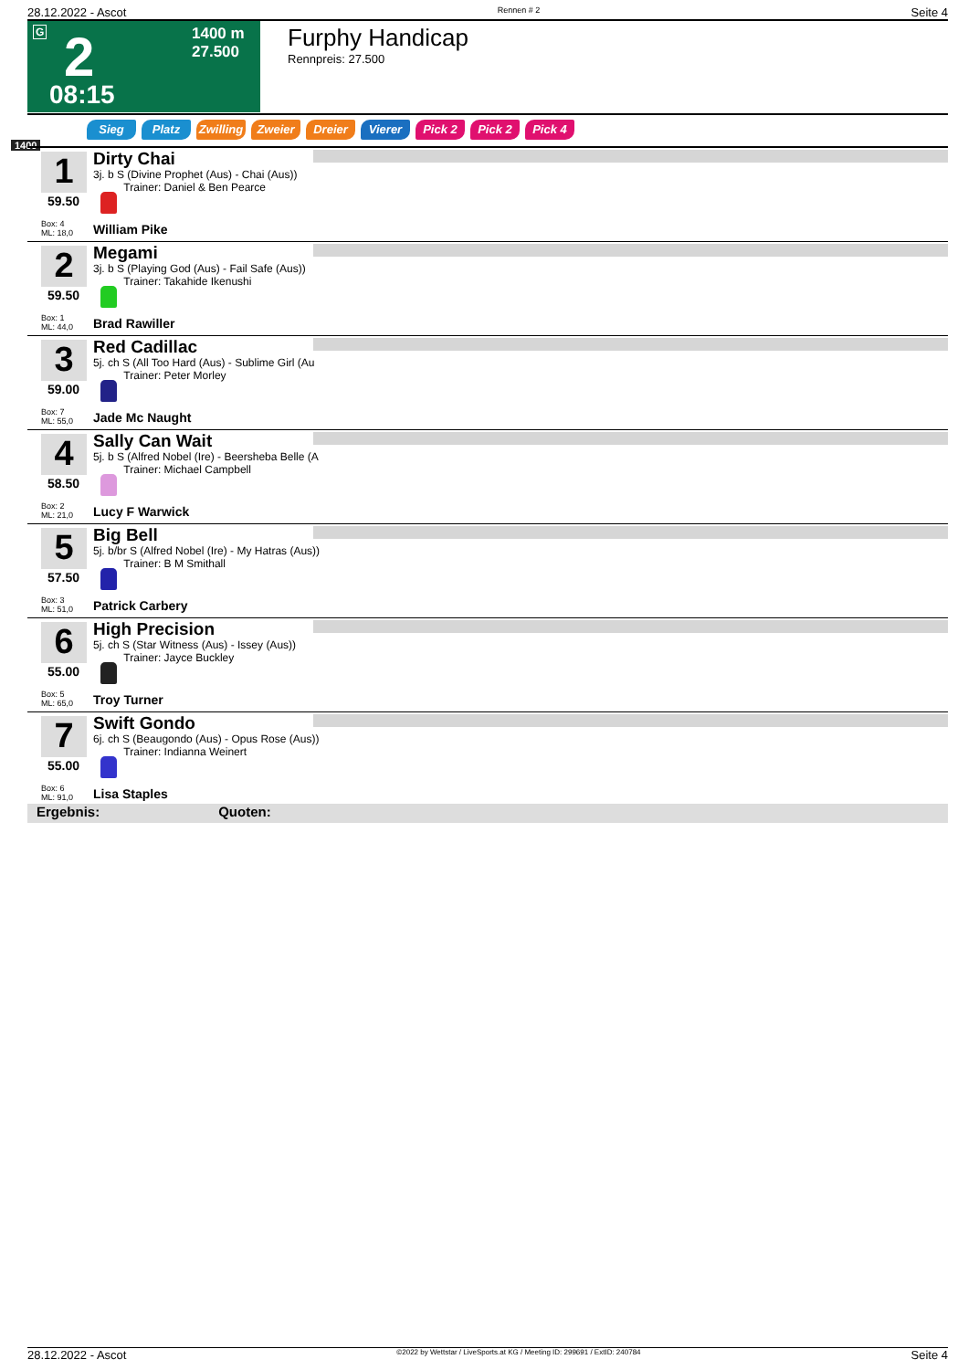28.12.2022 - Ascot Rennen # 2 Seite 4
G 2 1400 m
27.500
08:15
Furphy Handicap
Rennpreis: 27.500
Sieg Platz Zwilling Zweier Dreier Vierer Pick 2 Pick 2 Pick 4
1400
1
59.50
Box: 4
ML: 18,0
Dirty Chai
3j. b S (Divine Prophet (Aus) - Chai (Aus))
Trainer: Daniel & Ben Pearce
William Pike
2
59.50
Box: 1
ML: 44,0
Megami
3j. b S (Playing God (Aus) - Fail Safe (Aus))
Trainer: Takahide Ikenushi
Brad Rawiller
3
59.00
Box: 7
ML: 55,0
Red Cadillac
5j. ch S (All Too Hard (Aus) - Sublime Girl (Au
Trainer: Peter Morley
Jade Mc Naught
4
58.50
Box: 2
ML: 21,0
Sally Can Wait
5j. b S (Alfred Nobel (Ire) - Beersheba Belle (A
Trainer: Michael Campbell
Lucy F Warwick
5
57.50
Box: 3
ML: 51,0
Big Bell
5j. b/br S (Alfred Nobel (Ire) - My Hatras (Aus))
Trainer: B M Smithall
Patrick Carbery
6
55.00
Box: 5
ML: 65,0
High Precision
5j. ch S (Star Witness (Aus) - Issey (Aus))
Trainer: Jayce Buckley
Troy Turner
7
55.00
Box: 6
ML: 91,0
Swift Gondo
6j. ch S (Beaugondo (Aus) - Opus Rose (Aus))
Trainer: Indianna Weinert
Lisa Staples
Ergebnis: Quoten:
28.12.2022 - Ascot ©2022 by Wettstar / LiveSports.at KG / Meeting ID: 299691 / ExtID: 240784 Seite 4